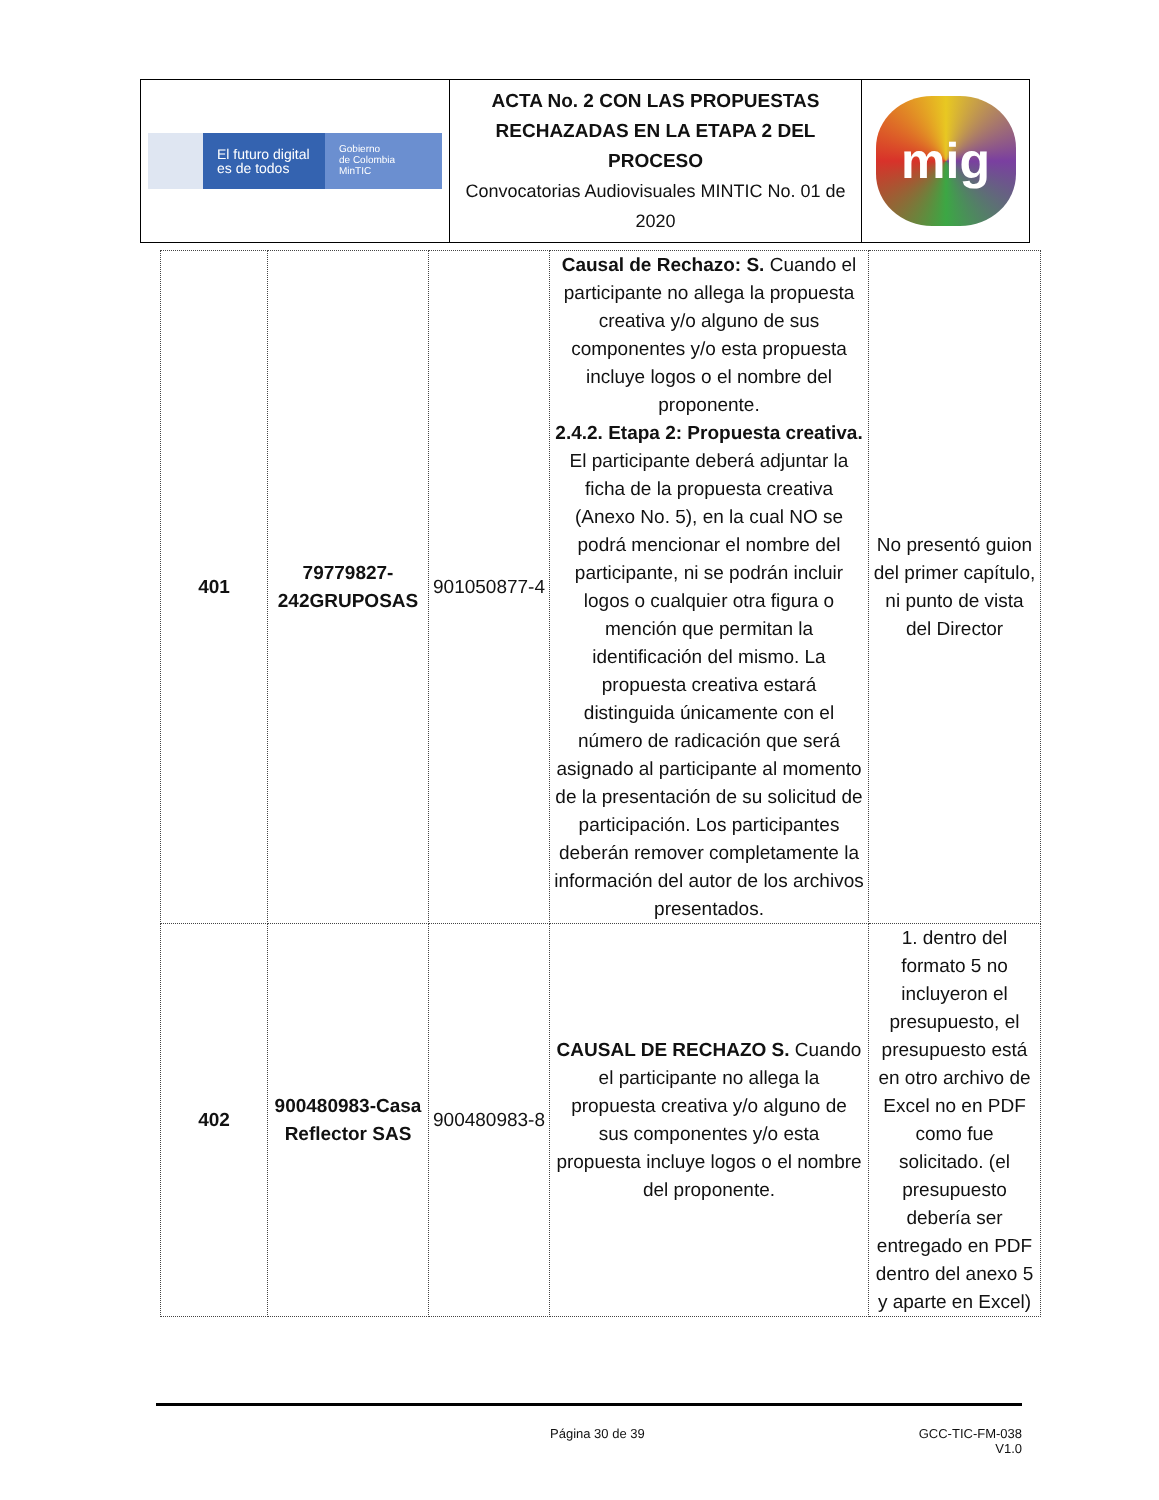| El futuro digital es de todos Gobierno de Colombia MinTIC | ACTA No. 2 CON LAS PROPUESTAS RECHAZADAS EN LA ETAPA 2 DEL PROCESO Convocatorias Audiovisuales MINTIC No. 01 de 2020 | mig |
| 401 | 79779827-242GRUPOSAS | 901050877-4 | Causal de Rechazo: S. Cuando el participante no allega la propuesta creativa y/o alguno de sus componentes y/o esta propuesta incluye logos o el nombre del proponente. 2.4.2. Etapa 2: Propuesta creativa. El participante deberá adjuntar la ficha de la propuesta creativa (Anexo No. 5), en la cual NO se podrá mencionar el nombre del participante, ni se podrán incluir logos o cualquier otra figura o mención que permitan la identificación del mismo. La propuesta creativa estará distinguida únicamente con el número de radicación que será asignado al participante al momento de la presentación de su solicitud de participación. Los participantes deberán remover completamente la información del autor de los archivos presentados. | No presentó guion del primer capítulo, ni punto de vista del Director |
| 402 | 900480983-Casa Reflector SAS | 900480983-8 | CAUSAL DE RECHAZO S. Cuando el participante no allega la propuesta creativa y/o alguno de sus componentes y/o esta propuesta incluye logos o el nombre del proponente. | 1. dentro del formato 5 no incluyeron el presupuesto, el presupuesto está en otro archivo de Excel no en PDF como fue solicitado. (el presupuesto debería ser entregado en PDF dentro del anexo 5 y aparte en Excel) |
Página 30 de 39 GCC-TIC-FM-038
V1.0